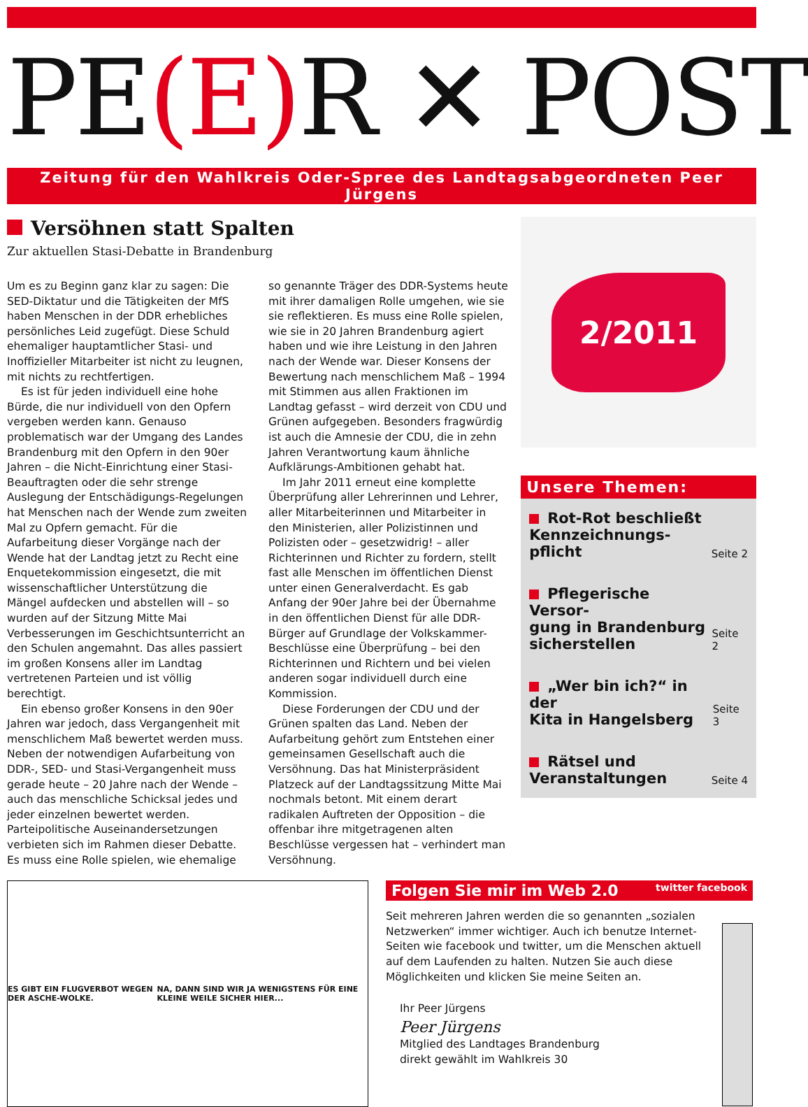PE(E) R ✕ POST
Zeitung für den Wahlkreis Oder-Spree des Landtagsabgeordneten Peer Jürgens
Versöhnen statt Spalten
Zur aktuellen Stasi-Debatte in Brandenburg
Um es zu Beginn ganz klar zu sagen: Die SED-Diktatur und die Tätigkeiten der MfS haben Menschen in der DDR erhebliches persönliches Leid zugefügt. Diese Schuld ehemaliger hauptamtlicher Stasi- und Inoffizieller Mitarbeiter ist nicht zu leugnen, mit nichts zu rechtfertigen.
Es ist für jeden individuell eine hohe Bürde, die nur individuell von den Opfern vergeben werden kann. Genauso problematisch war der Umgang des Landes Brandenburg mit den Opfern in den 90er Jahren – die Nicht-Einrichtung einer Stasi-Beauftragten oder die sehr strenge Auslegung der Entschädigungs-Regelungen hat Menschen nach der Wende zum zweiten Mal zu Opfern gemacht. Für die Aufarbeitung dieser Vorgänge nach der Wende hat der Landtag jetzt zu Recht eine Enquetekommission eingesetzt, die mit wissenschaftlicher Unterstützung die Mängel aufdecken und abstellen will – so wurden auf der Sitzung Mitte Mai Verbesserungen im Geschichtsunterricht an den Schulen angemahnt. Das alles passiert im großen Konsens aller im Landtag vertretenen Parteien und ist völlig berechtigt.
Ein ebenso großer Konsens in den 90er Jahren war jedoch, dass Vergangenheit mit menschlichem Maß bewertet werden muss. Neben der notwendigen Aufarbeitung von DDR-, SED- und Stasi-Vergangenheit muss gerade heute – 20 Jahre nach der Wende – auch das menschliche Schicksal jedes und jeder einzelnen bewertet werden. Parteipolitische Auseinandersetzungen verbieten sich im Rahmen dieser Debatte. Es muss eine Rolle spielen, wie ehemalige so genannte Träger des DDR-Systems heute mit ihrer damaligen Rolle umgehen, wie sie sie reflektieren. Es muss eine Rolle spielen, wie sie in 20 Jahren Brandenburg agiert haben und wie ihre Leistung in den Jahren nach der Wende war. Dieser Konsens der Bewertung nach menschlichem Maß – 1994 mit Stimmen aus allen Fraktionen im Landtag gefasst – wird derzeit von CDU und Grünen aufgegeben. Besonders fragwürdig ist auch die Amnesie der CDU, die in zehn Jahren Verantwortung kaum ähnliche Aufklärungs-Ambitionen gehabt hat.
Im Jahr 2011 erneut eine komplette Überprüfung aller Lehrerinnen und Lehrer, aller Mitarbeiterinnen und Mitarbeiter in den Ministerien, aller Polizistinnen und Polizisten oder – gesetzwidrig! – aller Richterinnen und Richter zu fordern, stellt fast alle Menschen im öffentlichen Dienst unter einen Generalverdacht. Es gab Anfang der 90er Jahre bei der Übernahme in den öffentlichen Dienst für alle DDR-Bürger auf Grundlage der Volkskammer-Beschlüsse eine Überprüfung – bei den Richterinnen und Richtern und bei vielen anderen sogar individuell durch eine Kommission.
Diese Forderungen der CDU und der Grünen spalten das Land. Neben der Aufarbeitung gehört zum Entstehen einer gemeinsamen Gesellschaft auch die Versöhnung. Das hat Ministerpräsident Platzeck auf der Landtagssitzung Mitte Mai nochmals betont. Mit einem derart radikalen Auftreten der Opposition – die offenbar ihre mitgetragenen alten Beschlüsse vergessen hat – verhindert man Versöhnung.
2/2011
Unsere Themen:
Rot-Rot beschließt
Kennzeichnungs-
pflicht
Seite 2
Pflegerische Versor-
gung in Brandenburg
sicherstellen
Seite 2
„Wer bin ich?“ in der
Kita in Hangelsberg
Seite 3
Rätsel und
Veranstaltungen
Seite 4
ES GIBT EIN FLUGVERBOT WEGEN DER ASCHE-WOLKE. NA, DANN SIND WIR JA WENIGSTENS FÜR EINE KLEINE WEILE SICHER HIER...
Folgen Sie mir im Web 2.0 twitter facebook
Seit mehreren Jahren werden die so genannten „sozialen Netzwerken“ immer wichtiger. Auch ich benutze Internet-Seiten wie facebook und twitter, um die Menschen aktuell auf dem Laufenden zu halten. Nutzen Sie auch diese Möglichkeiten und klicken Sie meine Seiten an.
Ihr Peer Jürgens
Peer Jürgens
Mitglied des Landtages Brandenburg
direkt gewählt im Wahlkreis 30